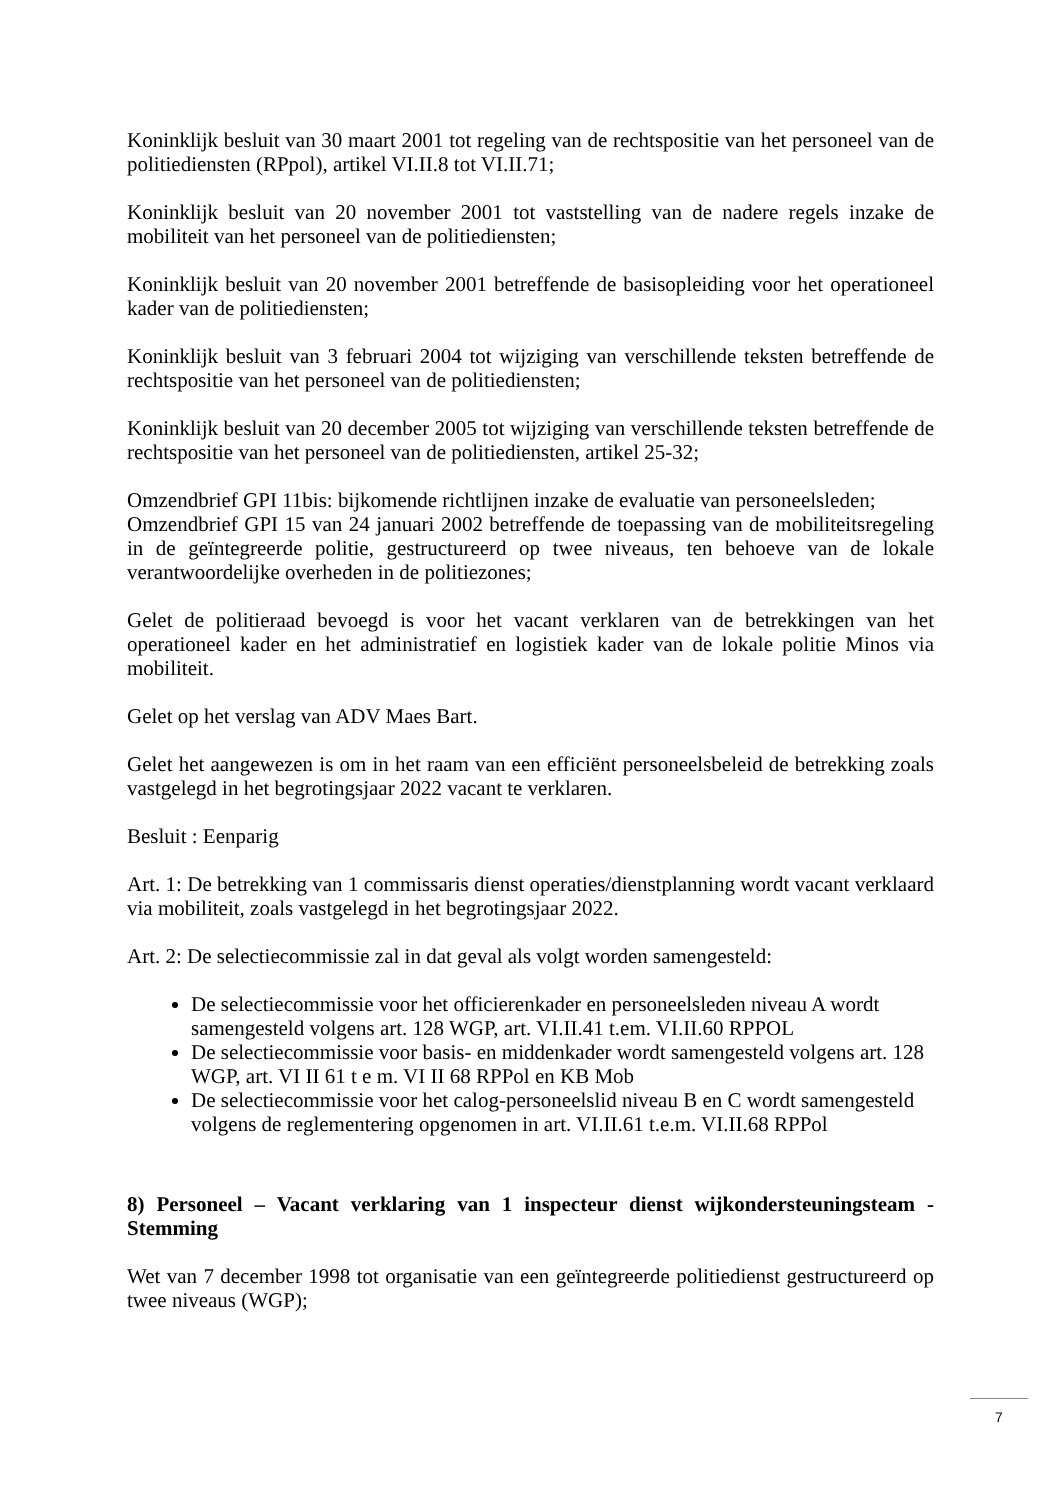Koninklijk besluit van 30 maart 2001 tot regeling van de rechtspositie van het personeel van de politiediensten (RPpol), artikel VI.II.8 tot VI.II.71;
Koninklijk besluit van 20 november 2001 tot vaststelling van de nadere regels inzake de mobiliteit van het personeel van de politiediensten;
Koninklijk besluit van 20 november 2001 betreffende de basisopleiding voor het operationeel kader van de politiediensten;
Koninklijk besluit van 3 februari 2004 tot wijziging van verschillende teksten betreffende de rechtspositie van het personeel van de politiediensten;
Koninklijk besluit van 20 december 2005 tot wijziging van verschillende teksten betreffende de rechtspositie van het personeel van de politiediensten, artikel 25-32;
Omzendbrief GPI 11bis: bijkomende richtlijnen inzake de evaluatie van personeelsleden;
Omzendbrief GPI 15 van 24 januari 2002 betreffende de toepassing van de mobiliteitsregeling in de geïntegreerde politie, gestructureerd op twee niveaus, ten behoeve van de lokale verantwoordelijke overheden in de politiezones;
Gelet de politieraad bevoegd is voor het vacant verklaren van de betrekkingen van het operationeel kader en het administratief en logistiek kader van de lokale politie Minos via mobiliteit.
Gelet op het verslag van ADV Maes Bart.
Gelet het aangewezen is om in het raam van een efficiënt personeelsbeleid de betrekking zoals vastgelegd in het begrotingsjaar 2022 vacant te verklaren.
Besluit : Eenparig
Art. 1: De betrekking van 1 commissaris dienst operaties/dienstplanning wordt vacant verklaard via mobiliteit, zoals vastgelegd in het begrotingsjaar 2022.
Art. 2: De selectiecommissie zal in dat geval als volgt worden samengesteld:
De selectiecommissie voor het officierenkader en personeelsleden niveau A wordt samengesteld volgens art. 128 WGP, art. VI.II.41 t.em. VI.II.60 RPPOL
De selectiecommissie voor basis- en middenkader wordt samengesteld volgens art. 128 WGP, art. VI II 61 t e m. VI II 68 RPPol en KB Mob
De selectiecommissie voor het calog-personeelslid niveau B en C wordt samengesteld volgens de reglementering opgenomen in art. VI.II.61 t.e.m. VI.II.68 RPPol
8) Personeel – Vacant verklaring van 1 inspecteur dienst wijkondersteuningsteam - Stemming
Wet van 7 december 1998 tot organisatie van een geïntegreerde politiedienst gestructureerd op twee niveaus (WGP);
7